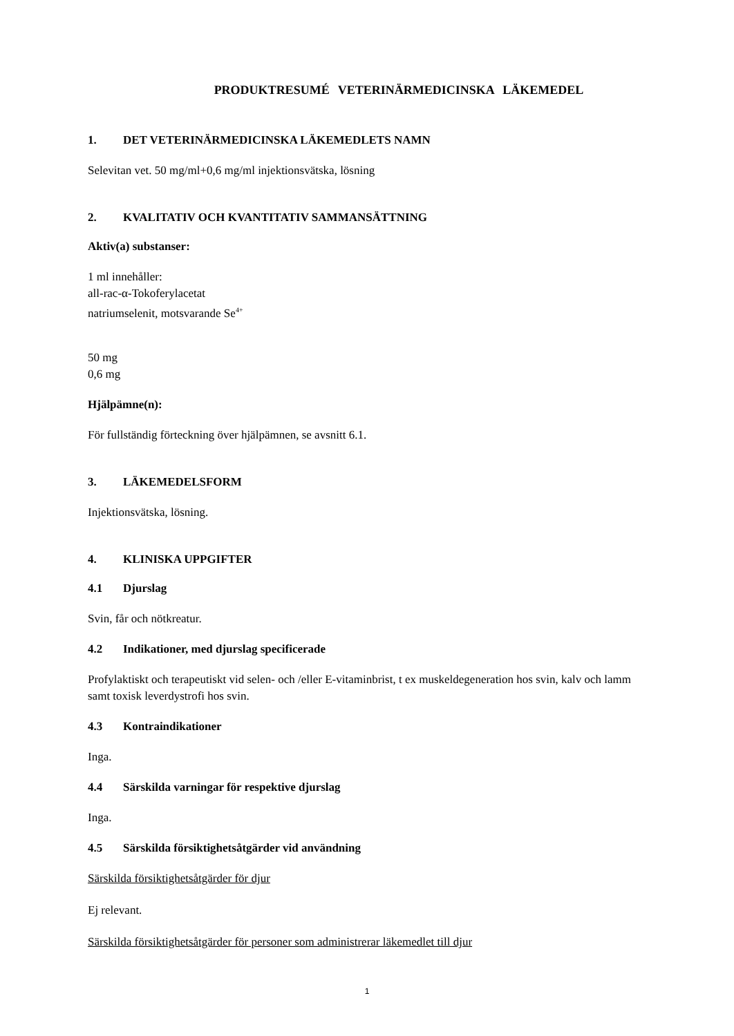PRODUKTRESUMÉ VETERINÄRMEDICINSKA LÄKEMEDEL
1. DET VETERINÄRMEDICINSKA LÄKEMEDLETS NAMN
Selevitan vet. 50 mg/ml+0,6 mg/ml injektionsvätska, lösning
2. KVALITATIV OCH KVANTITATIV SAMMANSÄTTNING
Aktiv(a) substanser:
1 ml innehåller:
all-rac-α-Tokoferylacetat
natriumselenit, motsvarande Se<sup>4+</sup>
50 mg
0,6 mg
Hjälpämne(n):
För fullständig förteckning över hjälpämnen, se avsnitt 6.1.
3. LÄKEMEDELSFORM
Injektionsvätska, lösning.
4. KLINISKA UPPGIFTER
4.1 Djurslag
Svin, får och nötkreatur.
4.2 Indikationer, med djurslag specificerade
Profylaktiskt och terapeutiskt vid selen- och /eller E-vitaminbrist, t ex muskeldegeneration hos svin, kalv och lamm samt toxisk leverdystrofi hos svin.
4.3 Kontraindikationer
Inga.
4.4 Särskilda varningar för respektive djurslag
Inga.
4.5 Särskilda försiktighetsåtgärder vid användning
Särskilda försiktighetsåtgärder för djur
Ej relevant.
Särskilda försiktighetsåtgärder för personer som administrerar läkemedlet till djur
1